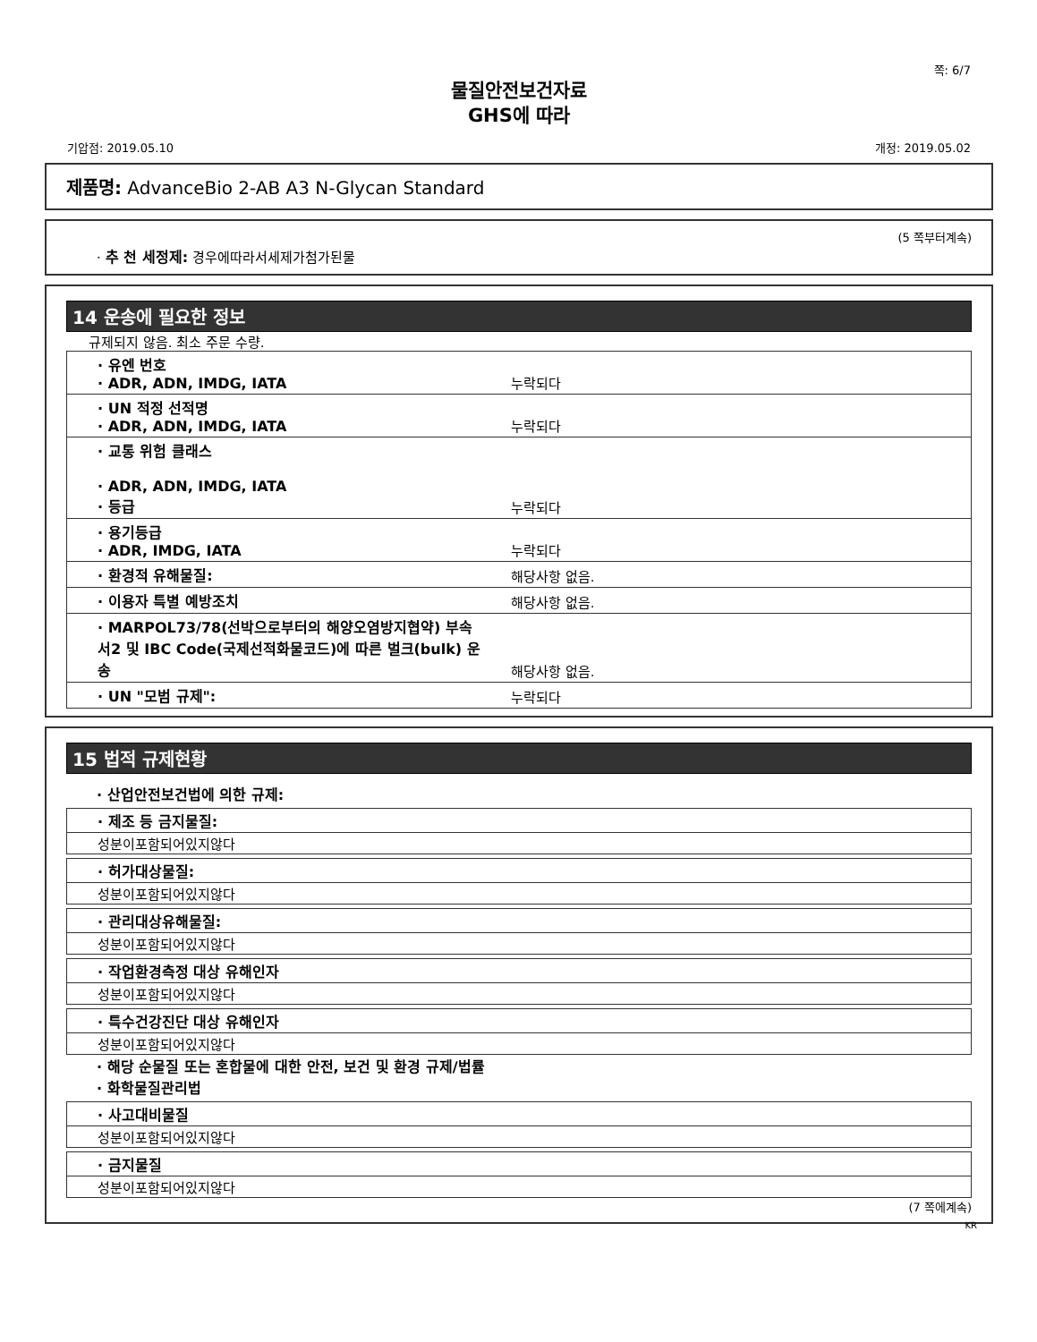쪽: 6/7
물질안전보건자료
GHS에 따라
기압점: 2019.05.10 개정: 2019.05.02
제품명: AdvanceBio 2-AB A3 N-Glycan Standard
(5 쪽부터계속)
· 추 천 세정제: 경우에따라서세제가첨가된물
14 운송에 필요한 정보
규제되지 않음. 최소 주문 수량.
| · 유엔 번호 · ADR, ADN, IMDG, IATA | 누락되다 |
| · UN 적정 선적명 · ADR, ADN, IMDG, IATA | 누락되다 |
| · 교통 위험 클래스 · ADR, ADN, IMDG, IATA · 등급 | 누락되다 |
| · 용기등급 · ADR, IMDG, IATA | 누락되다 |
| · 환경적 유해물질: | 해당사항 없음. |
| · 이용자 특별 예방조치 | 해당사항 없음. |
| · MARPOL73/78(선박으로부터의 해양오염방지협약) 부속서2 및 IBC Code(국제선적화물코드)에 따른 벌크(bulk) 운송 | 해당사항 없음. |
| · UN "모범 규제": | 누락되다 |
15 법적 규제현황
· 산업안전보건법에 의한 규제:
| · 제조 등 금지물질: |
| 성분이포함되어있지않다 |
| · 허가대상물질: |
| 성분이포함되어있지않다 |
| · 관리대상유해물질: |
| 성분이포함되어있지않다 |
| · 작업환경측정 대상 유해인자 |
| 성분이포함되어있지않다 |
| · 특수건강진단 대상 유해인자 |
| 성분이포함되어있지않다 |
· 해당 순물질 또는 혼합물에 대한 안전, 보건 및 환경 규제/법률
· 화학물질관리법
| · 사고대비물질 |
| 성분이포함되어있지않다 |
| · 금지물질 |
| 성분이포함되어있지않다 |
(7 쪽에계속)
KR